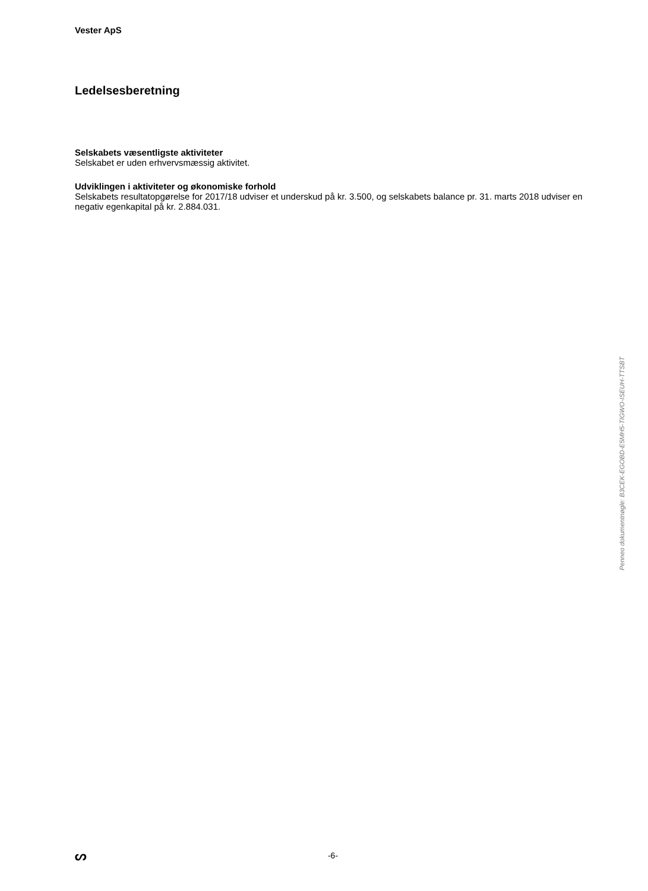Vester ApS
Ledelsesberetning
Selskabets væsentligste aktiviteter
Selskabet er uden erhvervsmæssig aktivitet.
Udviklingen i aktiviteter og økonomiske forhold
Selskabets resultatopgørelse for 2017/18 udviser et underskud på kr. 3.500, og selskabets balance pr. 31. marts 2018 udviser en negativ egenkapital på kr. 2.884.031.
Penneo dokumentnøgle: B3CEK-EGOBD-E5MH5-TIGWO-ISEUH-TTSBT
ᔕ
-6-